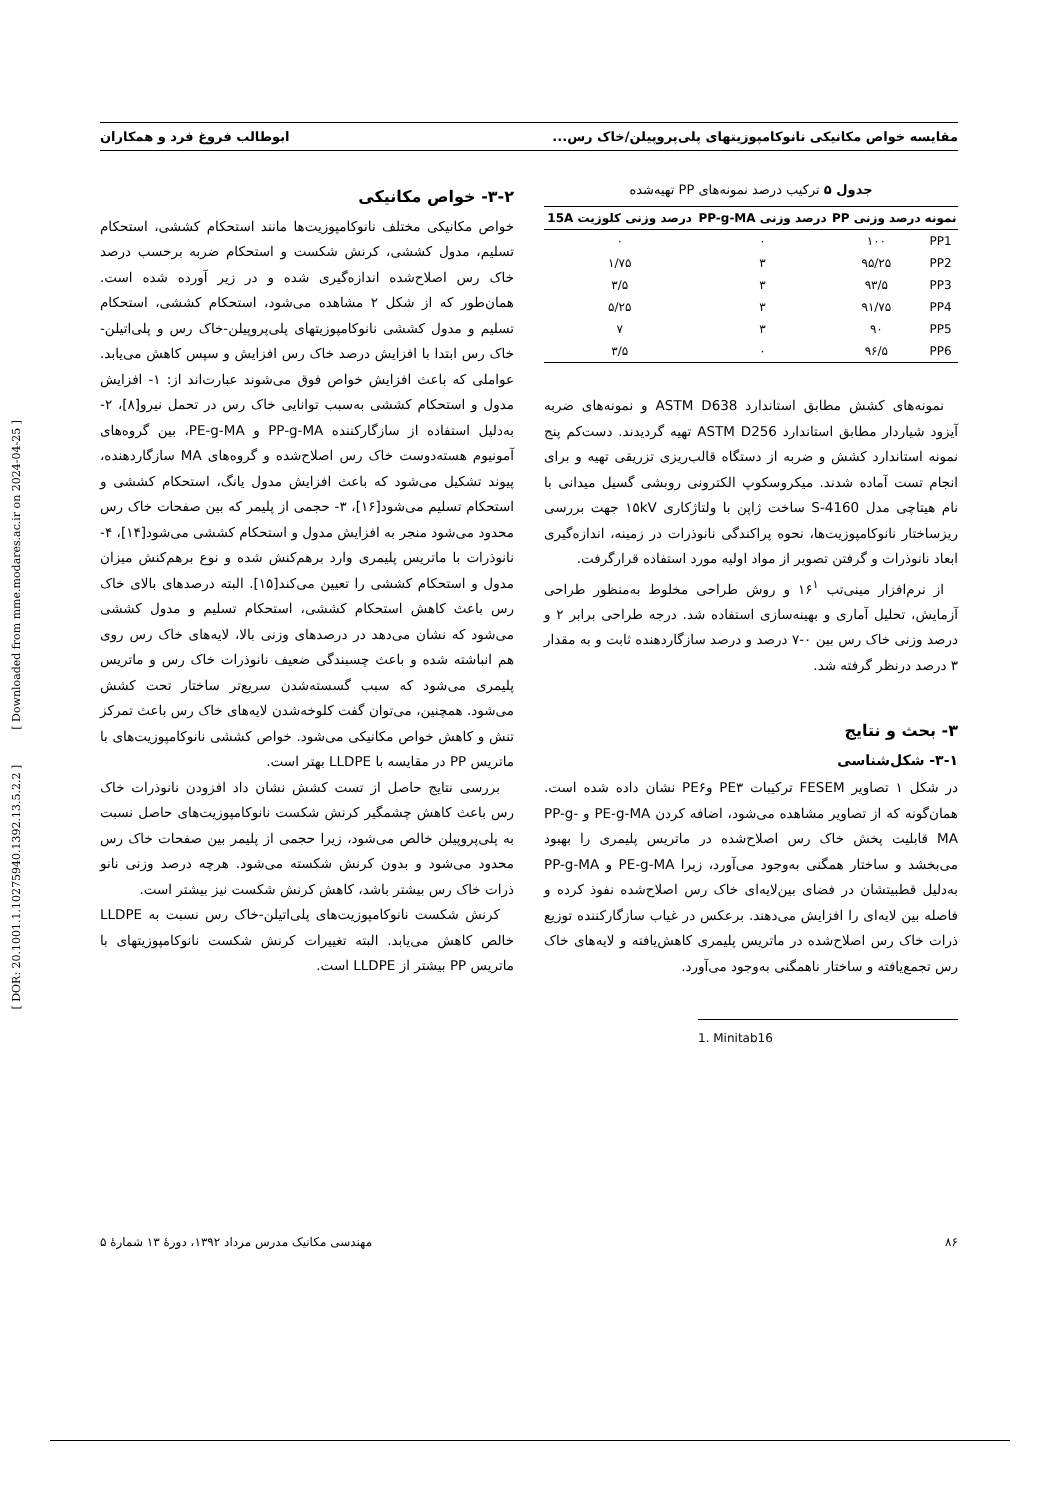مقایسه خواص مکانیکی نانوکامپوزیتهای پلی‌پروپیلن/خاک رس... ابوطالب فروغ فرد و همکاران
جدول ۵ ترکیب درصد نمونه‌های PP تهیه‌شده
| نمونه | درصد وزنی PP | درصد وزنی PP-g-MA | درصد وزنی کلوزیت 15A |
| --- | --- | --- | --- |
| PP1 | ۱۰۰ | ۰ | ۰ |
| PP2 | ۹۵/۲۵ | ۳ | ۱/۷۵ |
| PP3 | ۹۳/۵ | ۳ | ۳/۵ |
| PP4 | ۹۱/۷۵ | ۳ | ۵/۲۵ |
| PP5 | ۹۰ | ۳ | ۷ |
| PP6 | ۹۶/۵ | ۰ | ۳/۵ |
نمونه‌های کشش مطابق استاندارد ASTM D638 و نمونه‌های ضربه آیزود شیاردار مطابق استاندارد ASTM D256 تهیه گردیدند. دست‌کم پنج نمونه استاندارد کشش و ضربه از دستگاه قالب‌ریزی تزریقی تهیه و برای انجام تست آماده شدند. میکروسکوپ الکترونی روبشی گسیل میدانی با نام هیتاچی مدل S-4160 ساخت ژاپن با ولتاژکاری ۱۵kV جهت بررسی ریزساختار نانوکامپوزیت‌ها، نحوه پراکندگی نانوذرات در زمینه، اندازه‌گیری ابعاد نانوذرات و گرفتن تصویر از مواد اولیه مورد استفاده قرارگرفت.
از نرم‌افزار مینی‌تب ۱۶<sup>۱</sup> و روش طراحی مخلوط به‌منظور طراحی آزمایش، تحلیل آماری و بهینه‌سازی استفاده شد. درجه طراحی برابر ۲ و درصد وزنی خاک رس بین ۰-۷ درصد و درصد سازگاردهنده ثابت و به مقدار ۳ درصد درنظر گرفته شد.
۳- بحث و نتایج
۳-۱- شکل‌شناسی
در شکل ۱ تصاویر FESEM ترکیبات PE۳ وPE۶ نشان داده شده است. همان‌گونه که از تصاویر مشاهده می‌شود، اضافه کردن PE-g-MA و PP-g-MA قابلیت پخش خاک رس اصلاح‌شده در ماتریس پلیمری را بهبود می‌بخشد و ساختار همگنی به‌وجود می‌آورد، زیرا PE-g-MA و PP-g-MA به‌دلیل قطبیتشان در فضای بین‌لایه‌ای خاک رس اصلاح‌شده نفوذ کرده و فاصله بین لایه‌ای را افزایش می‌دهند. برعکس در غیاب سازگارکننده توزیع ذرات خاک رس اصلاح‌شده در ماتریس پلیمری کاهش‌یافته و لایه‌های خاک رس تجمع‌یافته و ساختار ناهمگنی به‌وجود می‌آورد.
1. Minitab16
۳-۲- خواص مکانیکی
خواص مکانیکی مختلف نانوکامپوزیت‌ها مانند استحکام کششی، استحکام تسلیم، مدول کششی، کرنش شکست و استحکام ضربه برحسب درصد خاک رس اصلاح‌شده اندازه‌گیری شده و در زیر آورده شده است. همان‌طور که از شکل ۲ مشاهده می‌شود، استحکام کششی، استحکام تسلیم و مدول کششی نانوکامپوزیتهای پلی‌پروپیلن-خاک رس و پلی‌اتیلن-خاک رس ابتدا با افزایش درصد خاک رس افزایش و سپس کاهش می‌یابد. عواملی که باعث افزایش خواص فوق می‌شوند عبارت‌اند از: ۱- افزایش مدول و استحکام کششی به‌سبب توانایی خاک رس در تحمل نیرو[۸]، ۲- به‌دلیل استفاده از سازگارکننده PP-g-MA و PE-g-MA، بین گروه‌های آمونیوم هسته‌دوست خاک رس اصلاح‌شده و گروه‌های MA سازگاردهنده، پیوند تشکیل می‌شود که باعث افزایش مدول یانگ، استحکام کششی و استحکام تسلیم می‌شود[۱۶]، ۳- حجمی از پلیمر که بین صفحات خاک رس محدود می‌شود منجر به افزایش مدول و استحکام کششی می‌شود[۱۴]، ۴- نانوذرات با ماتریس پلیمری وارد برهم‌کنش شده و نوع برهم‌کنش میزان مدول و استحکام کششی را تعیین می‌کند[۱۵]. البته درصدهای بالای خاک رس باعث کاهش استحکام کششی، استحکام تسلیم و مدول کششی می‌شود که نشان می‌دهد در درصدهای وزنی بالا، لایه‌های خاک رس روی هم انباشته شده و باعث چسبندگی ضعیف نانوذرات خاک رس و ماتریس پلیمری می‌شود که سبب گسسته‌شدن سریع‌تر ساختار تحت کشش می‌شود. همچنین، می‌توان گفت کلوخه‌شدن لایه‌های خاک رس باعث تمرکز تنش و کاهش خواص مکانیکی می‌شود. خواص کششی نانوکامپوزیت‌های با ماتریس PP در مقایسه با LLDPE بهتر است.
بررسی نتایج حاصل از تست کشش نشان داد افزودن نانوذرات خاک رس باعث کاهش چشمگیر کرنش شکست نانوکامپوزیت‌های حاصل نسبت به پلی‌پروپیلن خالص می‌شود، زیرا حجمی از پلیمر بین صفحات خاک رس محدود می‌شود و بدون کرنش شکسته می‌شود. هرچه درصد وزنی نانو ذرات خاک رس بیشتر باشد، کاهش کرنش شکست نیز بیشتر است.
کرنش شکست نانوکامپوزیت‌های پلی‌اتیلن-خاک رس نسبت به LLDPE خالص کاهش می‌یابد. البته تغییرات کرنش شکست نانوکامپوزیتهای با ماتریس PP بیشتر از LLDPE است.
۸۶ مهندسی مکانیک مدرس مرداد ۱۳۹۲، دورهٔ ۱۳ شمارهٔ ۵
[ DOR: 20.1001.1.10275940.1392.13.5.2.2 ] [ Downloaded from mme.modares.ac.ir on 2024-04-25 ]